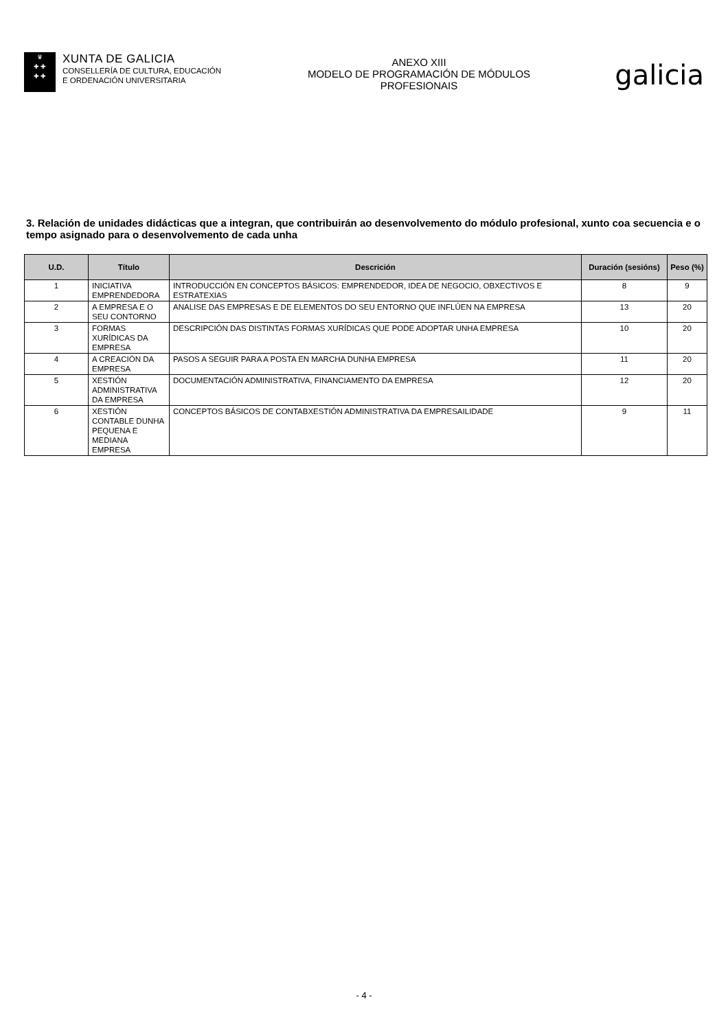♛
✚ ✚
✚ ✚
XUNTA DE GALICIA
CONSELLERÍA DE CULTURA, EDUCACIÓN
E ORDENACIÓN UNIVERSITARIA
ANEXO XIII
MODELO DE PROGRAMACIÓN DE MÓDULOS
PROFESIONAIS
galicia
3. Relación de unidades didácticas que a integran, que contribuirán ao desenvolvemento do módulo profesional, xunto coa secuencia e o tempo asignado para o desenvolvemento de cada unha
| U.D. | Título | Descrición | Duración (sesións) | Peso (%) |
| --- | --- | --- | --- | --- |
| 1 | INICIATIVA EMPRENDEDORA | INTRODUCCIÓN EN CONCEPTOS BÁSICOS: EMPRENDEDOR, IDEA DE NEGOCIO, OBXECTIVOS E ESTRATEXIAS | 8 | 9 |
| 2 | A EMPRESA E O SEU CONTORNO | ANALISE DAS EMPRESAS E DE ELEMENTOS DO SEU ENTORNO QUE INFLÚEN NA EMPRESA | 13 | 20 |
| 3 | FORMAS XURÍDICAS DA EMPRESA | DESCRIPCIÓN DAS DISTINTAS FORMAS XURÍDICAS QUE PODE ADOPTAR UNHA EMPRESA | 10 | 20 |
| 4 | A CREACIÓN DA EMPRESA | PASOS A SEGUIR PARA A POSTA EN MARCHA DUNHA EMPRESA | 11 | 20 |
| 5 | XESTIÓN ADMINISTRATIVA DA EMPRESA | DOCUMENTACIÓN ADMINISTRATIVA, FINANCIAMENTO DA EMPRESA | 12 | 20 |
| 6 | XESTIÓN CONTABLE DUNHA PEQUENA E MEDIANA EMPRESA | CONCEPTOS BÁSICOS DE CONTABXESTIÓN ADMINISTRATIVA DA EMPRESAILIDADE | 9 | 11 |
- 4 -